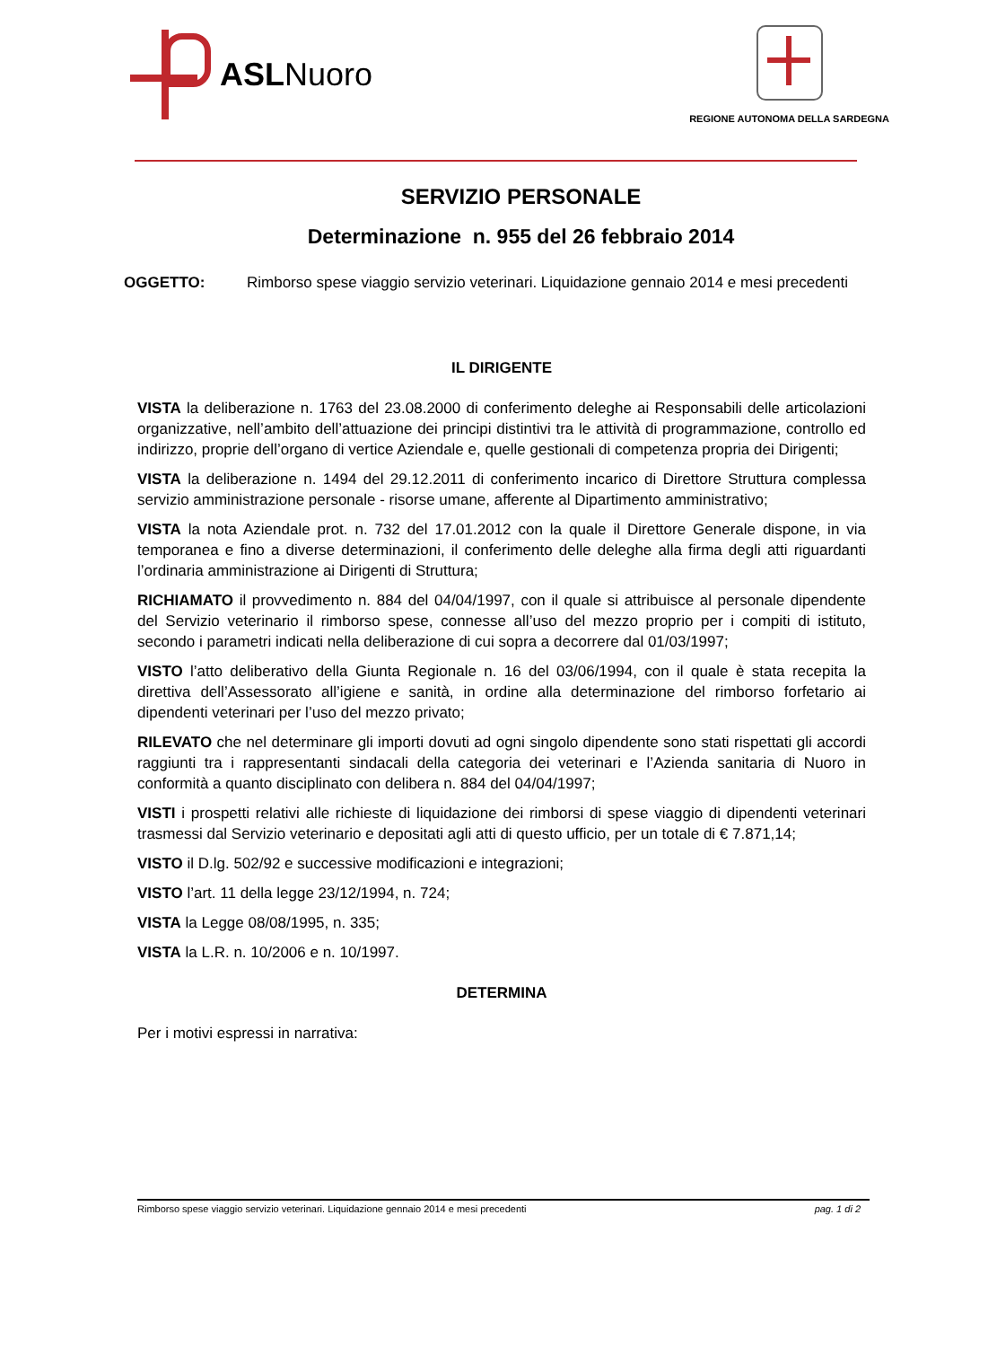ASLNuoro
REGIONE AUTONOMA DELLA SARDEGNA
SERVIZIO PERSONALE
Determinazione n. 955 del 26 febbraio 2014
OGGETTO: Rimborso spese viaggio servizio veterinari. Liquidazione gennaio 2014 e mesi precedenti
IL DIRIGENTE
VISTA la deliberazione n. 1763 del 23.08.2000 di conferimento deleghe ai Responsabili delle articolazioni organizzative, nell’ambito dell’attuazione dei principi distintivi tra le attività di programmazione, controllo ed indirizzo, proprie dell’organo di vertice Aziendale e, quelle gestionali di competenza propria dei Dirigenti;
VISTA la deliberazione n. 1494 del 29.12.2011 di conferimento incarico di Direttore Struttura complessa servizio amministrazione personale - risorse umane, afferente al Dipartimento amministrativo;
VISTA la nota Aziendale prot. n. 732 del 17.01.2012 con la quale il Direttore Generale dispone, in via temporanea e fino a diverse determinazioni, il conferimento delle deleghe alla firma degli atti riguardanti l’ordinaria amministrazione ai Dirigenti di Struttura;
RICHIAMATO il provvedimento n. 884 del 04/04/1997, con il quale si attribuisce al personale dipendente del Servizio veterinario il rimborso spese, connesse all’uso del mezzo proprio per i compiti di istituto, secondo i parametri indicati nella deliberazione di cui sopra a decorrere dal 01/03/1997;
VISTO l’atto deliberativo della Giunta Regionale n. 16 del 03/06/1994, con il quale è stata recepita la direttiva dell’Assessorato all’igiene e sanità, in ordine alla determinazione del rimborso forfetario ai dipendenti veterinari per l’uso del mezzo privato;
RILEVATO che nel determinare gli importi dovuti ad ogni singolo dipendente sono stati rispettati gli accordi raggiunti tra i rappresentanti sindacali della categoria dei veterinari e l’Azienda sanitaria di Nuoro in conformità a quanto disciplinato con delibera n. 884 del 04/04/1997;
VISTI i prospetti relativi alle richieste di liquidazione dei rimborsi di spese viaggio di dipendenti veterinari trasmessi dal Servizio veterinario e depositati agli atti di questo ufficio, per un totale di € 7.871,14;
VISTO il D.lg. 502/92 e successive modificazioni e integrazioni;
VISTO l’art. 11 della legge 23/12/1994, n. 724;
VISTA la Legge 08/08/1995, n. 335;
VISTA la L.R. n. 10/2006 e n. 10/1997.
DETERMINA
Per i motivi espressi in narrativa:
Rimborso spese viaggio servizio veterinari. Liquidazione gennaio 2014 e mesi precedenti pag. 1 di 2